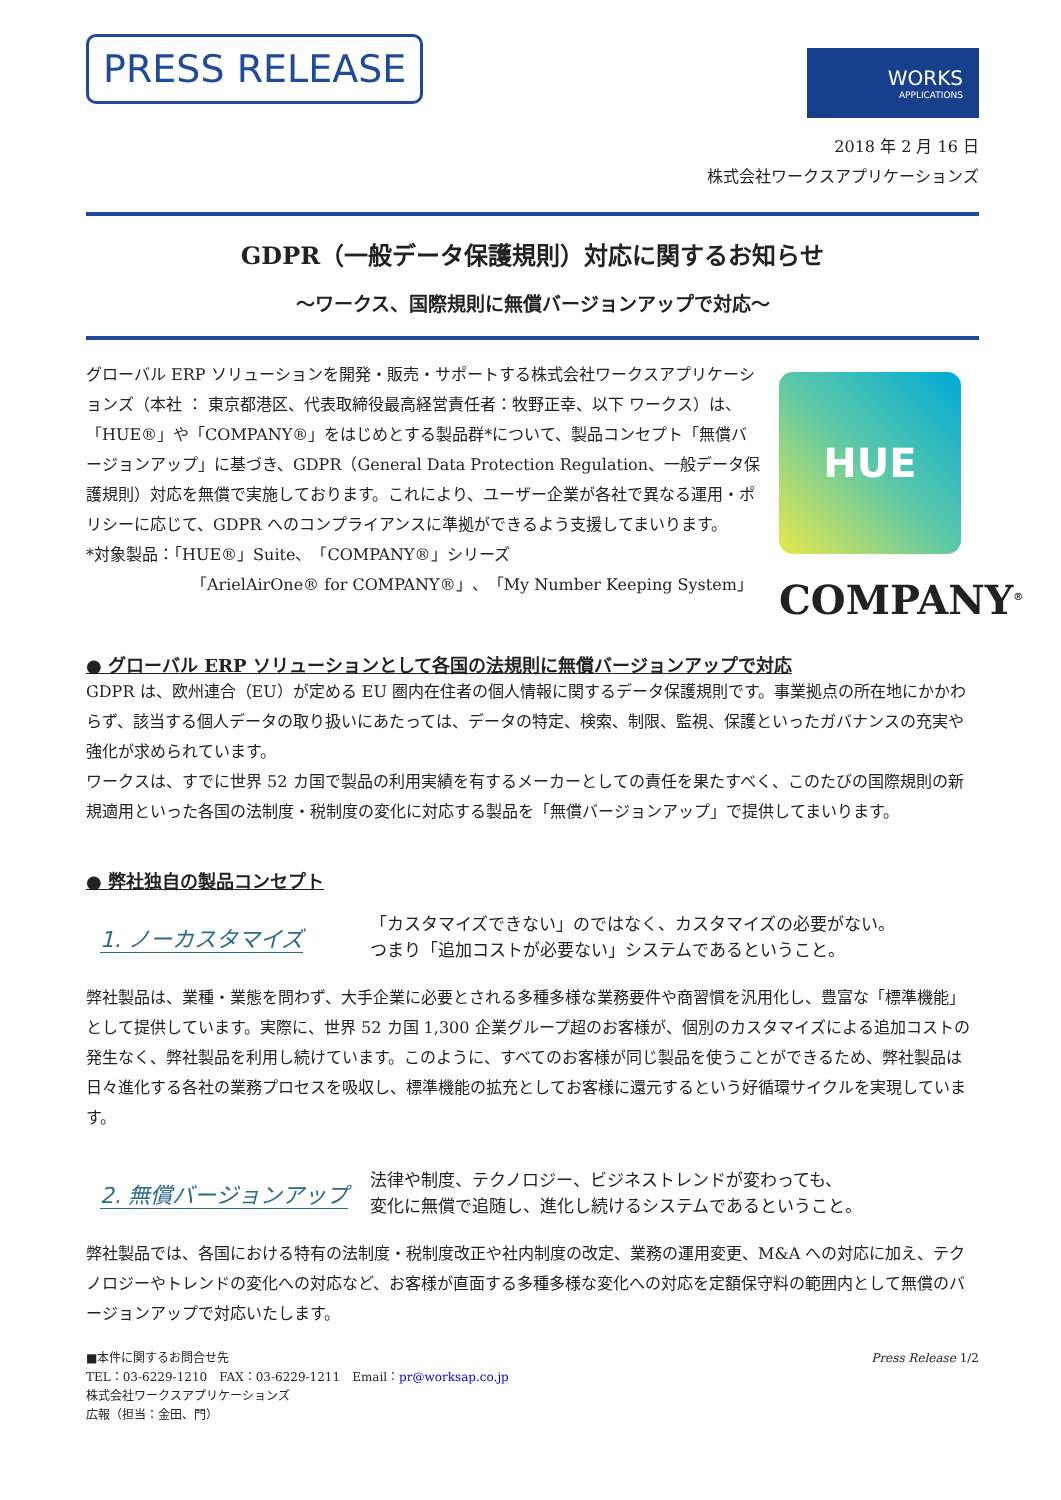PRESS RELEASE
WORKS
APPLICATIONS
2018 年 2 月 16 日
株式会社ワークスアプリケーションズ
GDPR（一般データ保護規則）対応に関するお知らせ
～ワークス、国際規則に無償バージョンアップで対応～
グローバル ERP ソリューションを開発・販売・サポートする株式会社ワークスアプリケーションズ（本社 ： 東京都港区、代表取締役最高経営責任者：牧野正幸、以下 ワークス）は、「HUE®」や「COMPANY®」をはじめとする製品群*について、製品コンセプト「無償バージョンアップ」に基づき、GDPR（General Data Protection Regulation、一般データ保護規則）対応を無償で実施しております。これにより、ユーザー企業が各社で異なる運用・ポリシーに応じて、GDPR へのコンプライアンスに準拠ができるよう支援してまいります。
*対象製品：「HUE®」Suite、「COMPANY®」シリーズ
「ArielAirOne® for COMPANY®」、「My Number Keeping System」
HUE
COMPANY<sup>®</sup>
● グローバル ERP ソリューションとして各国の法規則に無償バージョンアップで対応
GDPR は、欧州連合（EU）が定める EU 圏内在住者の個人情報に関するデータ保護規則です。事業拠点の所在地にかかわらず、該当する個人データの取り扱いにあたっては、データの特定、検索、制限、監視、保護といったガバナンスの充実や強化が求められています。
ワークスは、すでに世界 52 カ国で製品の利用実績を有するメーカーとしての責任を果たすべく、このたびの国際規則の新規適用といった各国の法制度・税制度の変化に対応する製品を「無償バージョンアップ」で提供してまいります。
● 弊社独自の製品コンセプト
1. ノーカスタマイズ
「カスタマイズできない」のではなく、カスタマイズの必要がない。
つまり「追加コストが必要ない」システムであるということ。
弊社製品は、業種・業態を問わず、大手企業に必要とされる多種多様な業務要件や商習慣を汎用化し、豊富な「標準機能」として提供しています。実際に、世界 52 カ国 1,300 企業グループ超のお客様が、個別のカスタマイズによる追加コストの発生なく、弊社製品を利用し続けています。このように、すべてのお客様が同じ製品を使うことができるため、弊社製品は日々進化する各社の業務プロセスを吸収し、標準機能の拡充としてお客様に還元するという好循環サイクルを実現しています。
2. 無償バージョンアップ
法律や制度、テクノロジー、ビジネストレンドが変わっても、
変化に無償で追随し、進化し続けるシステムであるということ。
弊社製品では、各国における特有の法制度・税制度改正や社内制度の改定、業務の運用変更、M&A への対応に加え、テクノロジーやトレンドの変化への対応など、お客様が直面する多種多様な変化への対応を定額保守料の範囲内として無償のバージョンアップで対応いたします。
■本件に関するお問合せ先
TEL：03-6229-1210　FAX：03-6229-1211　Email：pr@worksap.co.jp
株式会社ワークスアプリケーションズ
広報（担当：金田、門）
Press Release 1/2